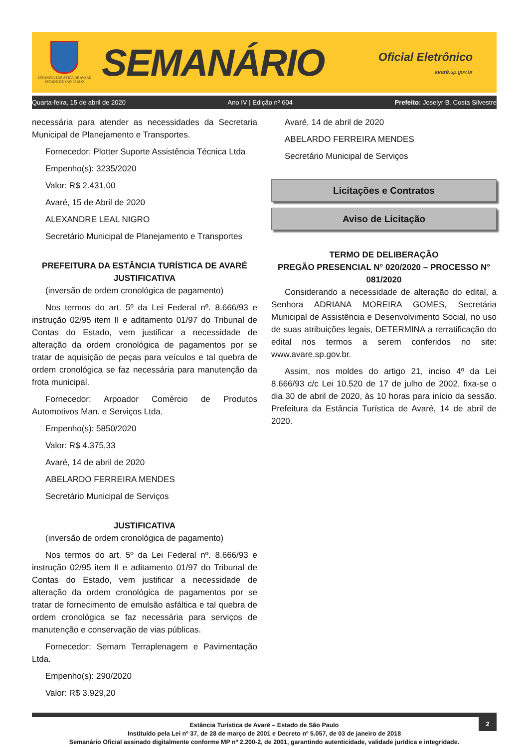ESTÂNCIA TURÍSTICA DE AVARÉ
ESTADO DE SÃO PAULO
SEMANÁRIO
Oficial Eletrônico
avaré.sp.gov.br
Quarta-feira, 15 de abril de 2020 Ano IV | Edição nº 604 Prefeito: Joselyr B. Costa Silvestre
necessária para atender as necessidades da Secretaria Municipal de Planejamento e Transportes.
Fornecedor: Plotter Suporte Assistência Técnica Ltda
Empenho(s): 3235/2020
Valor: R$ 2.431,00
Avaré, 15 de Abril de 2020
ALEXANDRE LEAL NIGRO
Secretário Municipal de Planejamento e Transportes
PREFEITURA DA ESTÂNCIA TURÍSTICA DE AVARÉ
JUSTIFICATIVA
(inversão de ordem cronológica de pagamento)
Nos termos do art. 5º da Lei Federal nº. 8.666/93 e instrução 02/95 item II e aditamento 01/97 do Tribunal de Contas do Estado, vem justificar a necessidade de alteração da ordem cronológica de pagamentos por se tratar de aquisição de peças para veículos e tal quebra de ordem cronológica se faz necessária para manutenção da frota municipal.
Fornecedor: Arpoador Comércio de Produtos Automotivos Man. e Serviços Ltda.
Empenho(s): 5850/2020
Valor: R$ 4.375,33
Avaré, 14 de abril de 2020
ABELARDO FERREIRA MENDES
Secretário Municipal de Serviços
JUSTIFICATIVA
(inversão de ordem cronológica de pagamento)
Nos termos do art. 5º da Lei Federal nº. 8.666/93 e instrução 02/95 item II e aditamento 01/97 do Tribunal de Contas do Estado, vem justificar a necessidade de alteração da ordem cronológica de pagamentos por se tratar de fornecimento de emulsão asfáltica e tal quebra de ordem cronológica se faz necessária para serviços de manutenção e conservação de vias públicas.
Fornecedor: Semam Terraplenagem e Pavimentação Ltda.
Empenho(s): 290/2020
Valor: R$ 3.929,20
Avaré, 14 de abril de 2020
ABELARDO FERREIRA MENDES
Secretário Municipal de Serviços
Licitações e Contratos
Aviso de Licitação
TERMO DE DELIBERAÇÃO
PREGÃO PRESENCIAL N° 020/2020 – PROCESSO N° 081/2020
Considerando a necessidade de alteração do edital, a Senhora ADRIANA MOREIRA GOMES, Secretária Municipal de Assistência e Desenvolvimento Social, no uso de suas atribuições legais, DETERMINA a rerratificação do edital nos termos a serem conferidos no site: www.avare.sp.gov.br.
Assim, nos moldes do artigo 21, inciso 4º da Lei 8.666/93 c/c Lei 10.520 de 17 de julho de 2002, fixa-se o dia 30 de abril de 2020, às 10 horas para início da sessão. Prefeitura da Estância Turística de Avaré, 14 de abril de 2020.
2
Estância Turística de Avaré – Estado de São Paulo
Instituído pela Lei nº 37, de 28 de março de 2001 e Decreto nº 5.057, de 03 de janeiro de 2018
Semanário Oficial assinado digitalmente conforme MP nº 2.200-2, de 2001, garantindo autenticidade, validade jurídica e integridade.